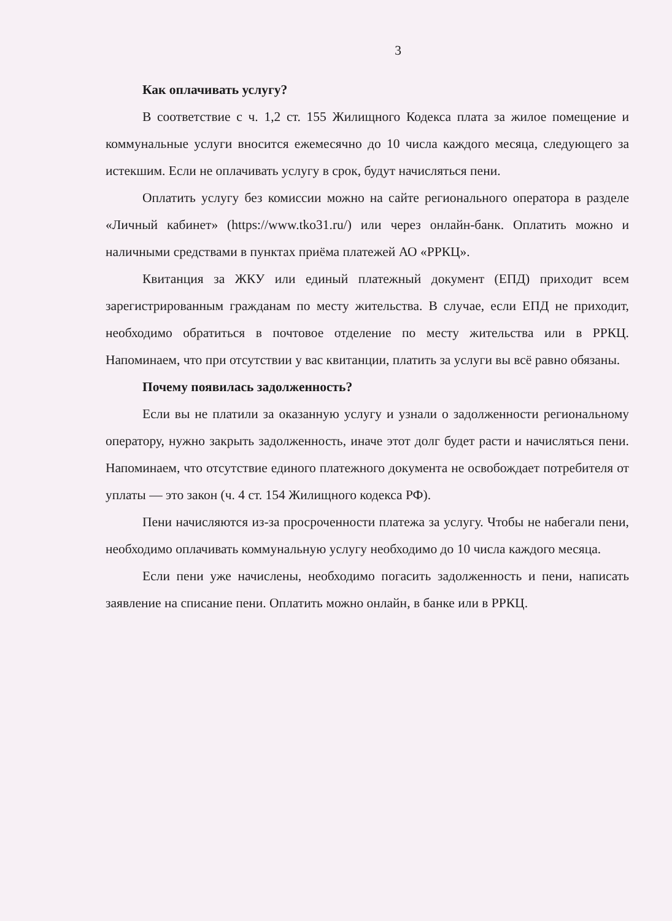3
Как оплачивать услугу?
В соответствие с ч. 1,2 ст. 155 Жилищного Кодекса плата за жилое помещение и коммунальные услуги вносится ежемесячно до 10 числа каждого месяца, следующего за истекшим. Если не оплачивать услугу в срок, будут начисляться пени.
Оплатить услугу без комиссии можно на сайте регионального оператора в разделе «Личный кабинет» (https://www.tko31.ru/) или через онлайн-банк. Оплатить можно и наличными средствами в пунктах приёма платежей АО «РРКЦ».
Квитанция за ЖКУ или единый платежный документ (ЕПД) приходит всем зарегистрированным гражданам по месту жительства. В случае, если ЕПД не приходит, необходимо обратиться в почтовое отделение по месту жительства или в РРКЦ. Напоминаем, что при отсутствии у вас квитанции, платить за услуги вы всё равно обязаны.
Почему появилась задолженность?
Если вы не платили за оказанную услугу и узнали о задолженности региональному оператору, нужно закрыть задолженность, иначе этот долг будет расти и начисляться пени. Напоминаем, что отсутствие единого платежного документа не освобождает потребителя от уплаты — это закон (ч. 4 ст. 154 Жилищного кодекса РФ).
Пени начисляются из-за просроченности платежа за услугу. Чтобы не набегали пени, необходимо оплачивать коммунальную услугу необходимо до 10 числа каждого месяца.
Если пени уже начислены, необходимо погасить задолженность и пени, написать заявление на списание пени. Оплатить можно онлайн, в банке или в РРКЦ.